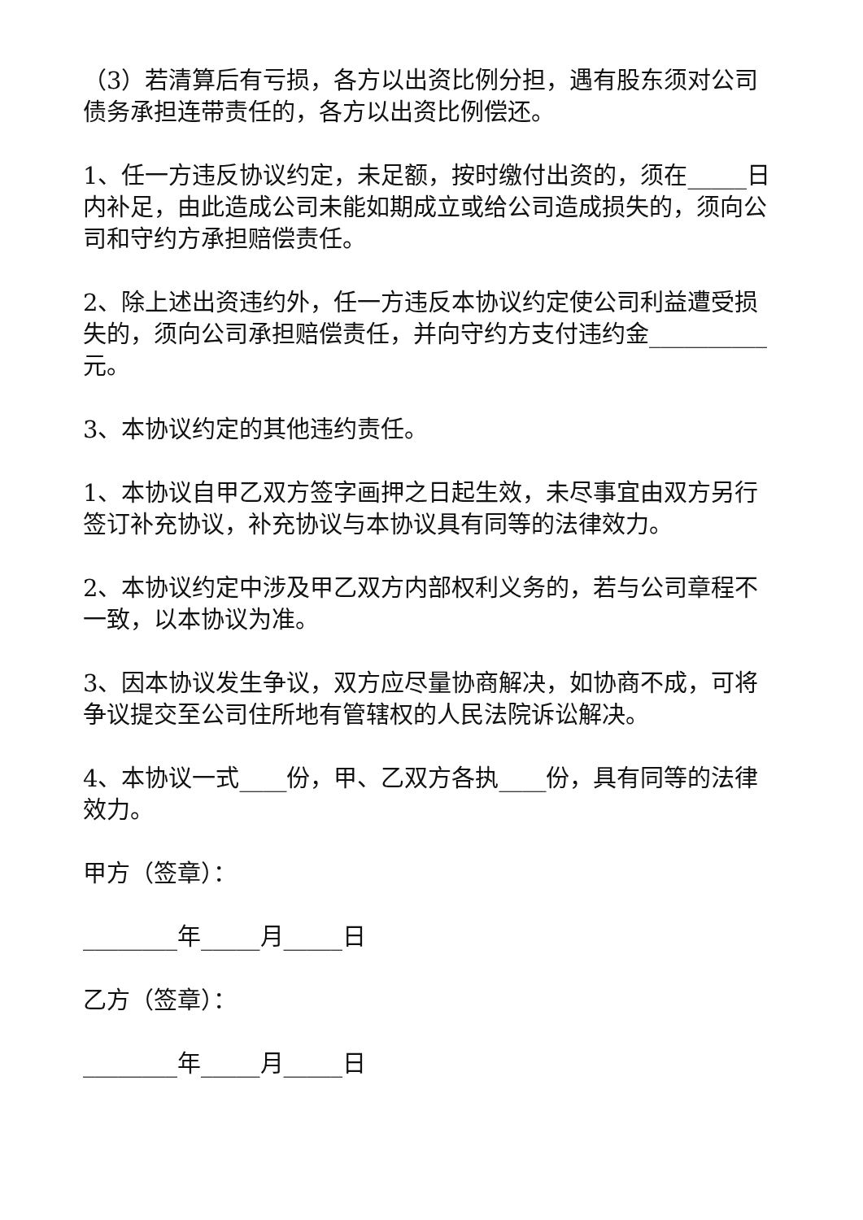（3）若清算后有亏损，各方以出资比例分担，遇有股东须对公司债务承担连带责任的，各方以出资比例偿还。
1、任一方违反协议约定，未足额，按时缴付出资的，须在_____日内补足，由此造成公司未能如期成立或给公司造成损失的，须向公司和守约方承担赔偿责任。
2、除上述出资违约外，任一方违反本协议约定使公司利益遭受损失的，须向公司承担赔偿责任，并向守约方支付违约金__________元。
3、本协议约定的其他违约责任。
1、本协议自甲乙双方签字画押之日起生效，未尽事宜由双方另行签订补充协议，补充协议与本协议具有同等的法律效力。
2、本协议约定中涉及甲乙双方内部权利义务的，若与公司章程不一致，以本协议为准。
3、因本协议发生争议，双方应尽量协商解决，如协商不成，可将争议提交至公司住所地有管辖权的人民法院诉讼解决。
4、本协议一式____份，甲、乙双方各执____份，具有同等的法律效力。
甲方（签章）：
________年_____月_____日
乙方（签章）：
________年_____月_____日